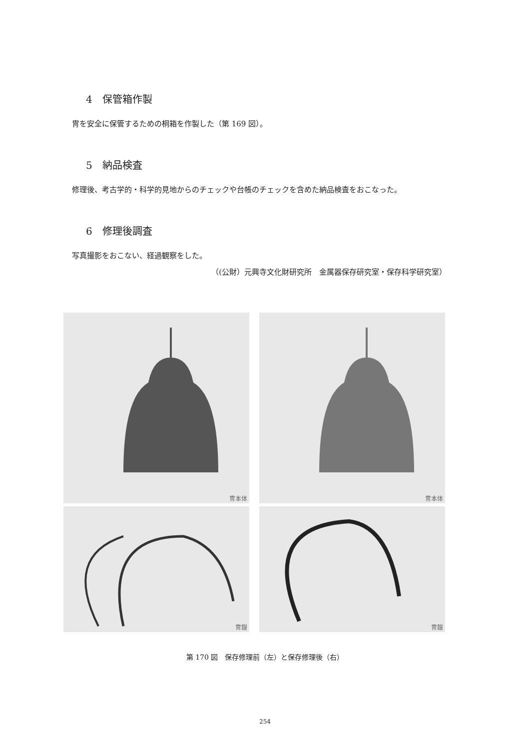4　保管箱作製
冑を安全に保管するための桐箱を作製した（第 169 図）。
5　納品検査
修理後、考古学的・科学的見地からのチェックや台帳のチェックを含めた納品検査をおこなった。
6　修理後調査
写真撮影をおこない、経過観察をした。
（(公財）元興寺文化財研究所　金属器保存研究室・保存科学研究室）
冑本体
冑本体
冑鏝
冑鏝
第 170 図　保存修理前（左）と保存修理後（右）
254